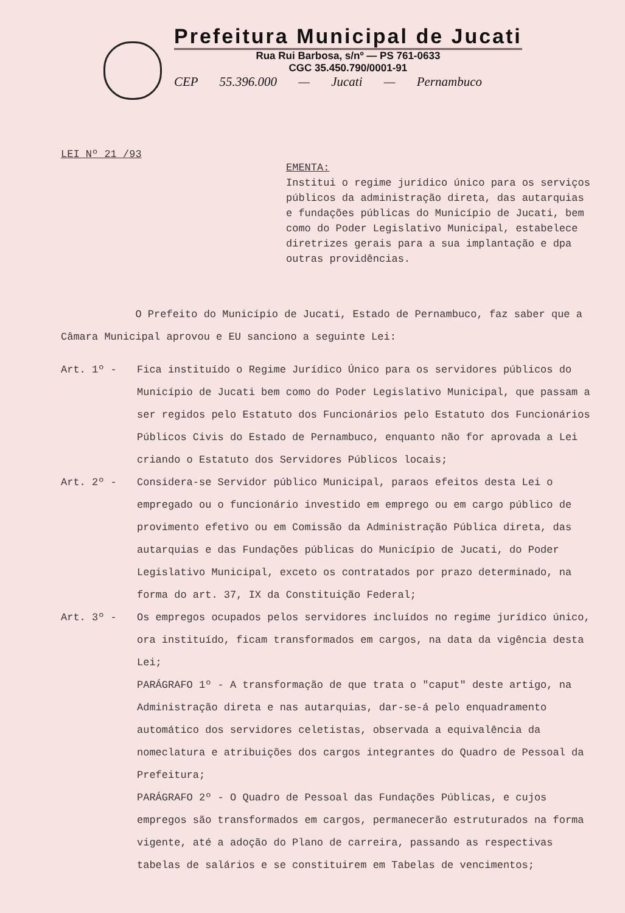Prefeitura Municipal de Jucati
Rua Rui Barbosa, s/nº — PS 761-0633
CGC 35.450.790/0001-91
CEP 55.396.000 — Jucati — Pernambuco
LEI Nº 21 /93
EMENTA:
Institui o regime jurídico único para os serviços públicos da administração direta, das autarquias e fundações públicas do Município de Jucati, bem como do Poder Legislativo Municipal, estabelece diretrizes gerais para a sua implantação e dpa outras providências.
O Prefeito do Município de Jucati, Estado de Pernambuco, faz saber que a Câmara Municipal aprovou e EU sanciono a seguinte Lei:
Art. 1º - Fica instituído o Regime Jurídico Único para os servidores públicos do Município de Jucati bem como do Poder Legislativo Municipal, que passam a ser regidos pelo Estatuto dos Funcionários pelo Estatuto dos Funcionários Públicos Civis do Estado de Pernambuco, enquanto não for aprovada a Lei criando o Estatuto dos Servidores Públicos locais;
Art. 2º - Considera-se Servidor público Municipal, paraos efeitos desta Lei o empregado ou o funcionário investido em emprego ou em cargo público de provimento efetivo ou em Comissão da Administração Pública direta, das autarquias e das Fundações públicas do Município de Jucati, do Poder Legislativo Municipal, exceto os contratados por prazo determinado, na forma do art. 37, IX da Constituição Federal;
Art. 3º - Os empregos ocupados pelos servidores incluídos no regime jurídico único, ora instituído, ficam transformados em cargos, na data da vigência desta Lei;
PARÁGRAFO 1º - A transformação de que trata o "caput" deste artigo, na Administração direta e nas autarquias, dar-se-á pelo enquadramento automático dos servidores celetistas, observada a equivalência da nomeclatura e atribuições dos cargos integrantes do Quadro de Pessoal da Prefeitura;
PARÁGRAFO 2º - O Quadro de Pessoal das Fundações Públicas, e cujos empregos são transformados em cargos, permanecerão estruturados na forma vigente, até a adoção do Plano de carreira, passando as respectivas tabelas de salários e se constituirem em Tabelas de vencimentos;